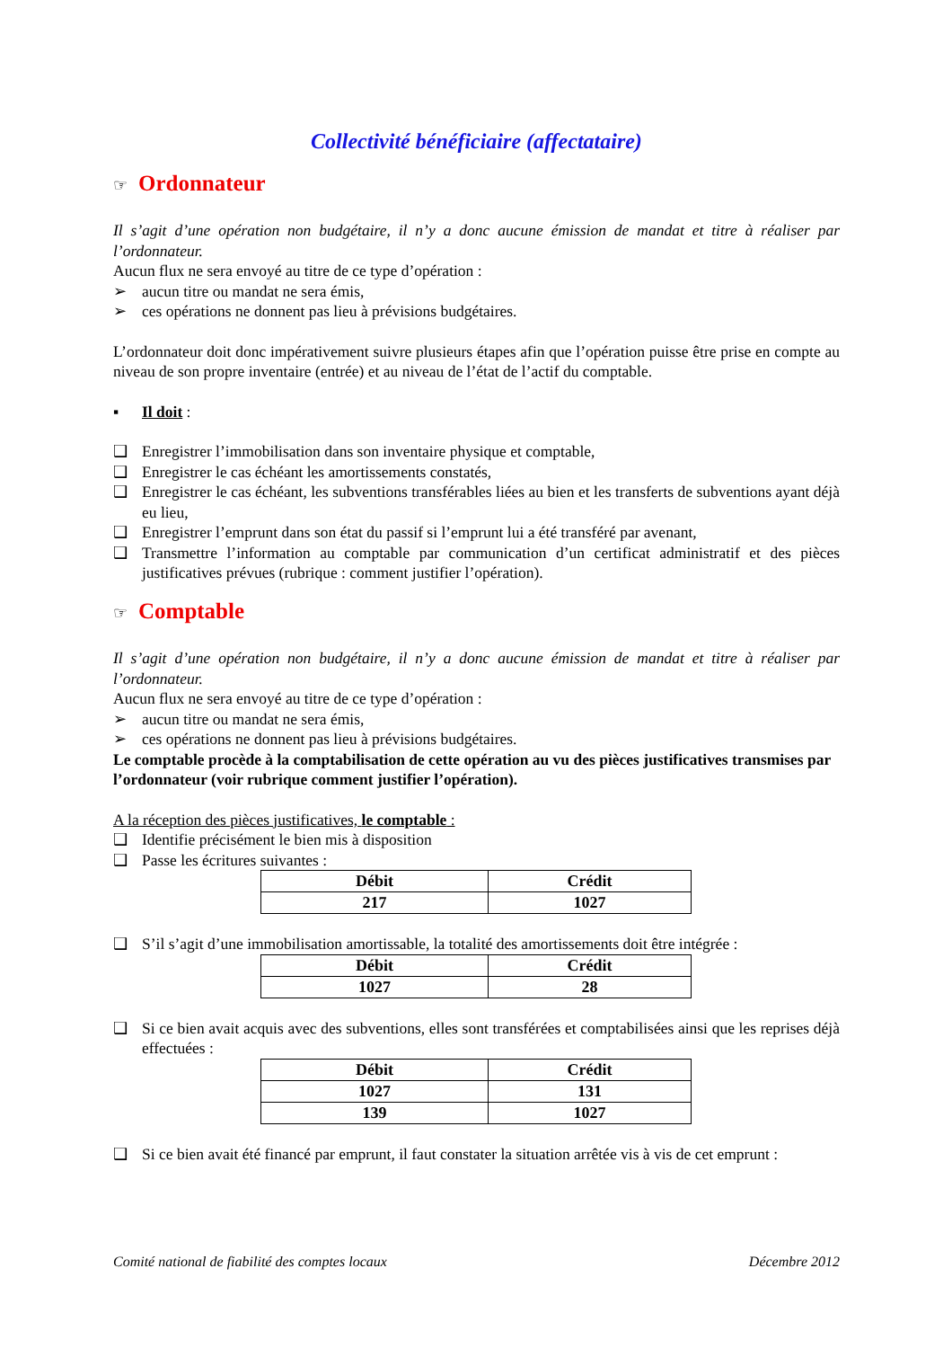Collectivité bénéficiaire (affectataire)
☞ Ordonnateur
Il s’agit d’une opération non budgétaire, il n’y a donc aucune émission de mandat et titre à réaliser par l’ordonnateur.
Aucun flux ne sera envoyé au titre de ce type d’opération :
➢ aucun titre ou mandat ne sera émis,
➢ ces opérations ne donnent pas lieu à prévisions budgétaires.
L’ordonnateur doit donc impérativement suivre plusieurs étapes afin que l’opération puisse être prise en compte au niveau de son propre inventaire (entrée) et au niveau de l’état de l’actif du comptable.
▪ Il doit :
❑ Enregistrer l’immobilisation dans son inventaire physique et comptable,
❑ Enregistrer le cas échéant les amortissements constatés,
❑ Enregistrer le cas échéant, les subventions transférables liées au bien et les transferts de subventions ayant déjà eu lieu,
❑ Enregistrer l’emprunt dans son état du passif si l’emprunt lui a été transféré par avenant,
❑ Transmettre l’information au comptable par communication d’un certificat administratif et des pièces justificatives prévues (rubrique : comment justifier l’opération).
☞ Comptable
Il s’agit d’une opération non budgétaire, il n’y a donc aucune émission de mandat et titre à réaliser par l’ordonnateur.
Aucun flux ne sera envoyé au titre de ce type d’opération :
➢ aucun titre ou mandat ne sera émis,
➢ ces opérations ne donnent pas lieu à prévisions budgétaires.
Le comptable procède à la comptabilisation de cette opération au vu des pièces justificatives transmises par l’ordonnateur (voir rubrique comment justifier l’opération).
A la réception des pièces justificatives, le comptable :
❑ Identifie précisément le bien mis à disposition
❑ Passe les écritures suivantes :
| Débit | Crédit |
| --- | --- |
| 217 | 1027 |
❑ S’il s’agit d’une immobilisation amortissable, la totalité des amortissements doit être intégrée :
| Débit | Crédit |
| --- | --- |
| 1027 | 28 |
❑ Si ce bien avait acquis avec des subventions, elles sont transférées et comptabilisées ainsi que les reprises déjà effectuées :
| Débit | Crédit |
| --- | --- |
| 1027 | 131 |
| 139 | 1027 |
❑ Si ce bien avait été financé par emprunt, il faut constater la situation arrêtée vis à vis de cet emprunt :
Comité national de fiabilité des comptes locaux Décembre 2012